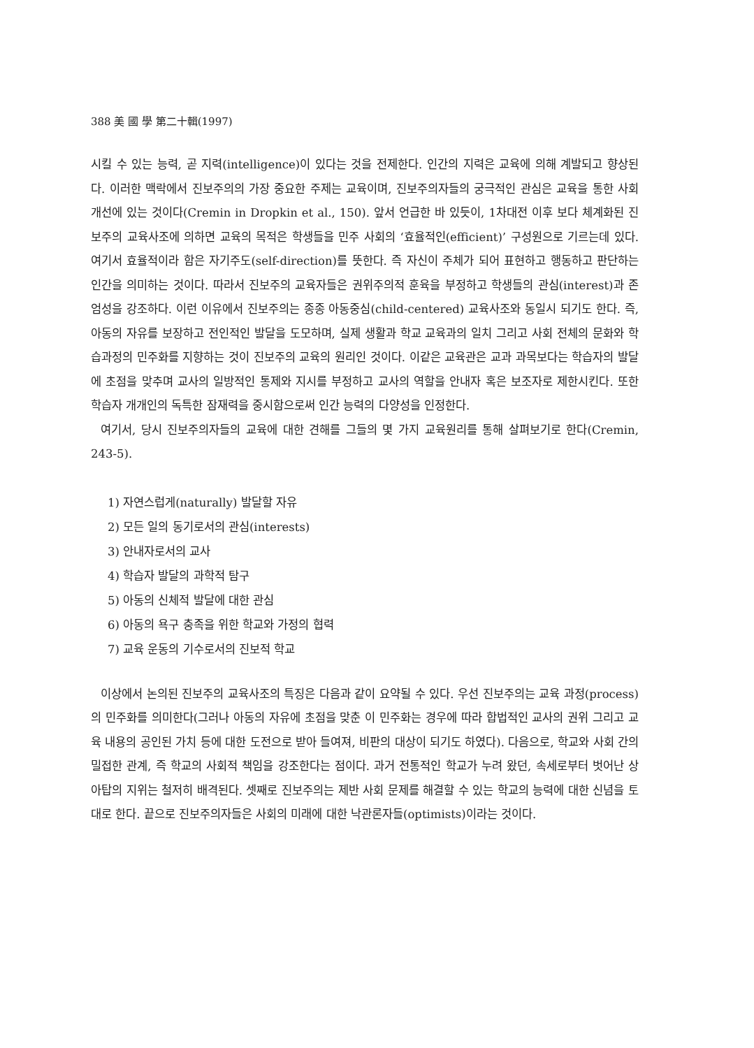388 美 國 學 第二十輯(1997)
시킬 수 있는 능력, 곧 지력(intelligence)이 있다는 것을 전제한다. 인간의 지력은 교육에 의해 계발되고 향상된다. 이러한 맥락에서 진보주의의 가장 중요한 주제는 교육이며, 진보주의자들의 궁극적인 관심은 교육을 통한 사회 개선에 있는 것이다(Cremin in Dropkin et al., 150). 앞서 언급한 바 있듯이, 1차대전 이후 보다 체계화된 진보주의 교육사조에 의하면 교육의 목적은 학생들을 민주 사회의 ‘효율적인(efficient)’ 구성원으로 기르는데 있다. 여기서 효율적이라 함은 자기주도(self-direction)를 뜻한다. 즉 자신이 주체가 되어 표현하고 행동하고 판단하는 인간을 의미하는 것이다. 따라서 진보주의 교육자들은 권위주의적 훈육을 부정하고 학생들의 관심(interest)과 존엄성을 강조하다. 이런 이유에서 진보주의는 종종 아동중심(child-centered) 교육사조와 동일시 되기도 한다. 즉, 아동의 자유를 보장하고 전인적인 발달을 도모하며, 실제 생활과 학교 교육과의 일치 그리고 사회 전체의 문화와 학습과정의 민주화를 지향하는 것이 진보주의 교육의 원리인 것이다. 이같은 교육관은 교과 과목보다는 학습자의 발달에 초점을 맞추며 교사의 일방적인 통제와 지시를 부정하고 교사의 역할을 안내자 혹은 보조자로 제한시킨다. 또한 학습자 개개인의 독특한 잠재력을 중시함으로써 인간 능력의 다양성을 인정한다.
여기서, 당시 진보주의자들의 교육에 대한 견해를 그들의 몇 가지 교육원리를 통해 살펴보기로 한다(Cremin, 243-5).
1) 자연스럽게(naturally) 발달할 자유
2) 모든 일의 동기로서의 관심(interests)
3) 안내자로서의 교사
4) 학습자 발달의 과학적 탐구
5) 아동의 신체적 발달에 대한 관심
6) 아동의 욕구 충족을 위한 학교와 가정의 협력
7) 교육 운동의 기수로서의 진보적 학교
이상에서 논의된 진보주의 교육사조의 특징은 다음과 같이 요약될 수 있다. 우선 진보주의는 교육 과정(process)의 민주화를 의미한다(그러나 아동의 자유에 초점을 맞춘 이 민주화는 경우에 따라 합법적인 교사의 권위 그리고 교육 내용의 공인된 가치 등에 대한 도전으로 받아 들여져, 비판의 대상이 되기도 하였다). 다음으로, 학교와 사회 간의 밀접한 관계, 즉 학교의 사회적 책임을 강조한다는 점이다. 과거 전통적인 학교가 누려 왔던, 속세로부터 벗어난 상아탑의 지위는 철저히 배격된다. 셋째로 진보주의는 제반 사회 문제를 해결할 수 있는 학교의 능력에 대한 신념을 토대로 한다. 끝으로 진보주의자들은 사회의 미래에 대한 낙관론자들(optimists)이라는 것이다.